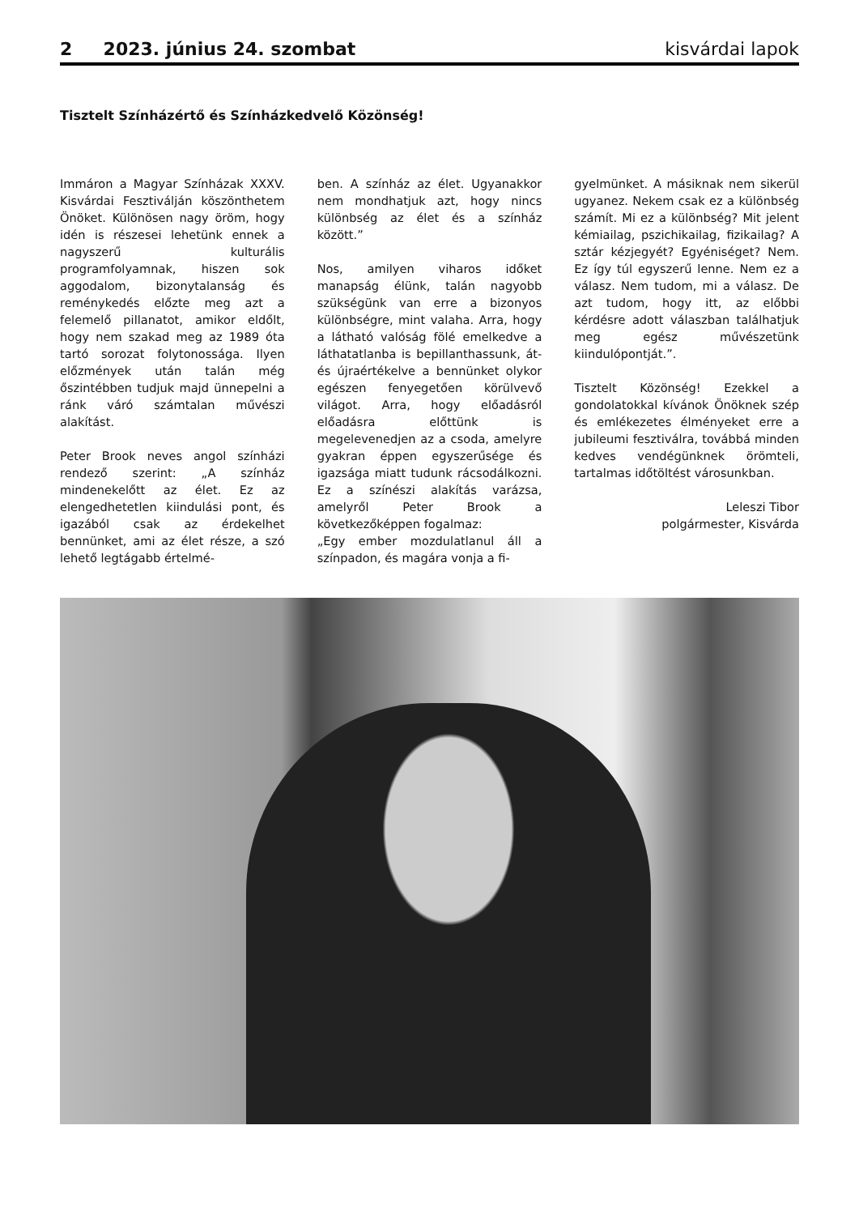2 2023. június 24. szombat kisvárdai lapok
Tisztelt Színházértő és Színházkedvelő Közönség!
Immáron a Magyar Színházak XXXV. Kisvárdai Fesztiválján köszönthetem Önöket. Különösen nagy öröm, hogy idén is részesei lehetünk ennek a nagyszerű kulturális programfolyamnak, hiszen sok aggodalom, bizonytalanság és reménykedés előzte meg azt a felemelő pillanatot, amikor eldőlt, hogy nem szakad meg az 1989 óta tartó sorozat folytonossága. Ilyen előzmények után talán még őszintébben tudjuk majd ünnepelni a ránk váró számtalan művészi alakítást.
Peter Brook neves angol színházi rendező szerint: „A színház mindenekelőtt az élet. Ez az elengedhetetlen kiindulási pont, és igazából csak az érdekelhet bennünket, ami az élet része, a szó lehető legtágabb értelmé-
ben. A színház az élet. Ugyanakkor nem mondhatjuk azt, hogy nincs különbség az élet és a színház között.”
Nos, amilyen viharos időket manapság élünk, talán nagyobb szükségünk van erre a bizonyos különbségre, mint valaha. Arra, hogy a látható valóság fölé emelkedve a láthatatlanba is bepillanthassunk, át- és újraértékelve a bennünket olykor egészen fenyegetően körülvevő világot. Arra, hogy előadásról előadásra előttünk is megelevenedjen az a csoda, amelyre gyakran éppen egyszerűsége és igazsága miatt tudunk rácsodálkozni. Ez a színészi alakítás varázsa, amelyről Peter Brook a következőképpen fogalmaz:
„Egy ember mozdulatlanul áll a színpadon, és magára vonja a fi-
gyelmünket. A másiknak nem sikerül ugyanez. Nekem csak ez a különbség számít. Mi ez a különbség? Mit jelent kémiailag, pszichikailag, fizikailag? A sztár kézjegyét? Egyéniséget? Nem. Ez így túl egyszerű lenne. Nem ez a válasz. Nem tudom, mi a válasz. De azt tudom, hogy itt, az előbbi kérdésre adott válaszban találhatjuk meg egész művészetünk kiindulópontját.”.
Tisztelt Közönség! Ezekkel a gondolatokkal kívánok Önöknek szép és emlékezetes élményeket erre a jubileumi fesztiválra, továbbá minden kedves vendégünknek örömteli, tartalmas időtöltést városunkban.
Leleszi Tibor
polgármester, Kisvárda